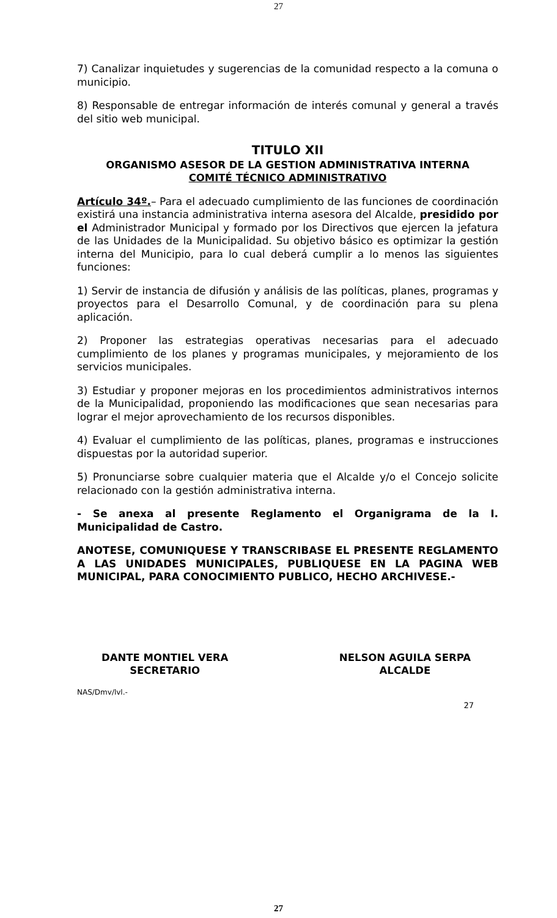27
7) Canalizar inquietudes y sugerencias de la comunidad respecto a la comuna o municipio.
8) Responsable de entregar información de interés comunal y general a través del sitio web municipal.
TITULO XII
ORGANISMO ASESOR DE LA GESTION ADMINISTRATIVA INTERNA
COMITÉ TÉCNICO ADMINISTRATIVO
Artículo 34º.– Para el adecuado cumplimiento de las funciones de coordinación existirá una instancia administrativa interna asesora del Alcalde, presidido por el Administrador Municipal y formado por los Directivos que ejercen la jefatura de las Unidades de la Municipalidad. Su objetivo básico es optimizar la gestión interna del Municipio, para lo cual deberá cumplir a lo menos las siguientes funciones:
1) Servir de instancia de difusión y análisis de las políticas, planes, programas y proyectos para el Desarrollo Comunal, y de coordinación para su plena aplicación.
2) Proponer las estrategias operativas necesarias para el adecuado cumplimiento de los planes y programas municipales, y mejoramiento de los servicios municipales.
3) Estudiar y proponer mejoras en los procedimientos administrativos internos de la Municipalidad, proponiendo las modificaciones que sean necesarias para lograr el mejor aprovechamiento de los recursos disponibles.
4) Evaluar el cumplimiento de las políticas, planes, programas e instrucciones dispuestas por la autoridad superior.
5) Pronunciarse sobre cualquier materia que el Alcalde y/o el Concejo solicite relacionado con la gestión administrativa interna.
- Se anexa al presente Reglamento el Organigrama de la I. Municipalidad de Castro.
ANOTESE, COMUNIQUESE Y TRANSCRIBASE EL PRESENTE REGLAMENTO A LAS UNIDADES MUNICIPALES, PUBLIQUESE EN LA PAGINA WEB MUNICIPAL, PARA CONOCIMIENTO PUBLICO, HECHO ARCHIVESE.-
DANTE MONTIEL VERA
SECRETARIO
NELSON AGUILA SERPA
ALCALDE
NAS/Dmv/lvl.-
27
27